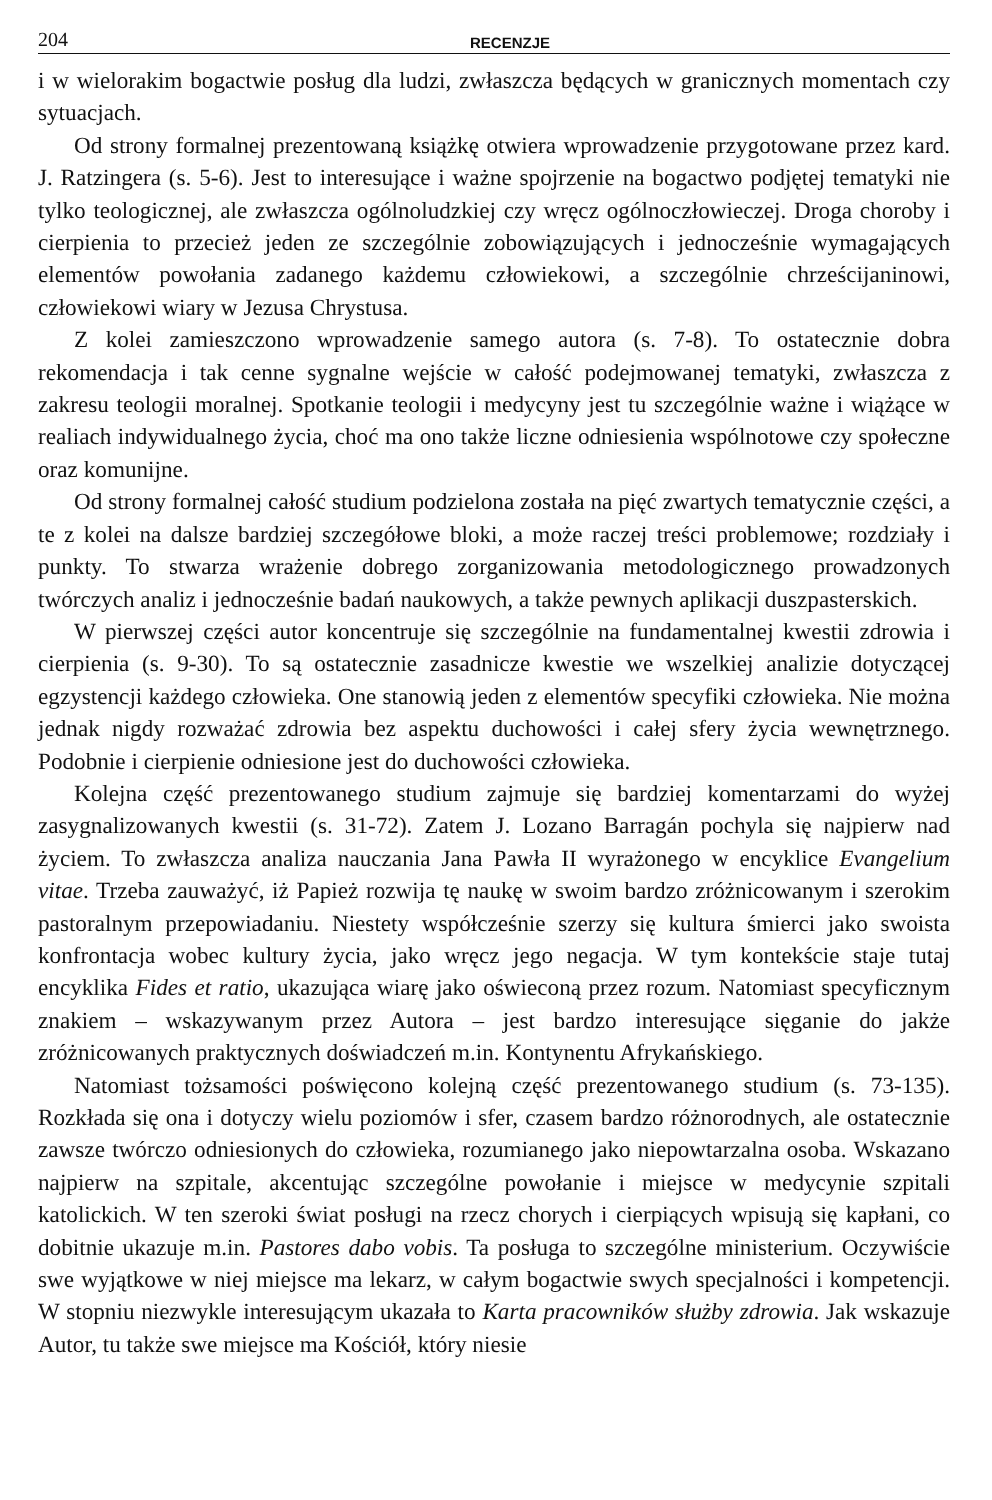204 RECENZJE
i w wielorakim bogactwie posług dla ludzi, zwłaszcza będących w granicznych momentach czy sytuacjach.
Od strony formalnej prezentowaną książkę otwiera wprowadzenie przygotowane przez kard. J. Ratzingera (s. 5-6). Jest to interesujące i ważne spojrzenie na bogactwo podjętej tematyki nie tylko teologicznej, ale zwłaszcza ogólnoludzkiej czy wręcz ogólnoczłowieczej. Droga choroby i cierpienia to przecież jeden ze szczególnie zobowiązujących i jednocześnie wymagających elementów powołania zadanego każdemu człowiekowi, a szczególnie chrześcijaninowi, człowiekowi wiary w Jezusa Chrystusa.
Z kolei zamieszczono wprowadzenie samego autora (s. 7-8). To ostatecznie dobra rekomendacja i tak cenne sygnalne wejście w całość podejmowanej tematyki, zwłaszcza z zakresu teologii moralnej. Spotkanie teologii i medycyny jest tu szczególnie ważne i wiążące w realiach indywidualnego życia, choć ma ono także liczne odniesienia wspólnotowe czy społeczne oraz komunijne.
Od strony formalnej całość studium podzielona została na pięć zwartych tematycznie części, a te z kolei na dalsze bardziej szczegółowe bloki, a może raczej treści problemowe; rozdziały i punkty. To stwarza wrażenie dobrego zorganizowania metodologicznego prowadzonych twórczych analiz i jednocześnie badań naukowych, a także pewnych aplikacji duszpasterskich.
W pierwszej części autor koncentruje się szczególnie na fundamentalnej kwestii zdrowia i cierpienia (s. 9-30). To są ostatecznie zasadnicze kwestie we wszelkiej analizie dotyczącej egzystencji każdego człowieka. One stanowią jeden z elementów specyfiki człowieka. Nie można jednak nigdy rozważać zdrowia bez aspektu duchowości i całej sfery życia wewnętrznego. Podobnie i cierpienie odniesione jest do duchowości człowieka.
Kolejna część prezentowanego studium zajmuje się bardziej komentarzami do wyżej zasygnalizowanych kwestii (s. 31-72). Zatem J. Lozano Barragán pochyla się najpierw nad życiem. To zwłaszcza analiza nauczania Jana Pawła II wyrażonego w encyklice Evangelium vitae. Trzeba zauważyć, iż Papież rozwija tę naukę w swoim bardzo zróżnicowanym i szerokim pastoralnym przepowiadaniu. Niestety współcześnie szerzy się kultura śmierci jako swoista konfrontacja wobec kultury życia, jako wręcz jego negacja. W tym kontekście staje tutaj encyklika Fides et ratio, ukazująca wiarę jako oświeconą przez rozum. Natomiast specyficznym znakiem – wskazywanym przez Autora – jest bardzo interesujące sięganie do jakże zróżnicowanych praktycznych doświadczeń m.in. Kontynentu Afrykańskiego.
Natomiast tożsamości poświęcono kolejną część prezentowanego studium (s. 73-135). Rozkłada się ona i dotyczy wielu poziomów i sfer, czasem bardzo różnorodnych, ale ostatecznie zawsze twórczo odniesionych do człowieka, rozumianego jako niepowtarzalna osoba. Wskazano najpierw na szpitale, akcentując szczególne powołanie i miejsce w medycynie szpitali katolickich. W ten szeroki świat posługi na rzecz chorych i cierpiących wpisują się kapłani, co dobitnie ukazuje m.in. Pastores dabo vobis. Ta posługa to szczególne ministerium. Oczywiście swe wyjątkowe w niej miejsce ma lekarz, w całym bogactwie swych specjalności i kompetencji. W stopniu niezwykle interesującym ukazała to Karta pracowników służby zdrowia. Jak wskazuje Autor, tu także swe miejsce ma Kościół, który niesie